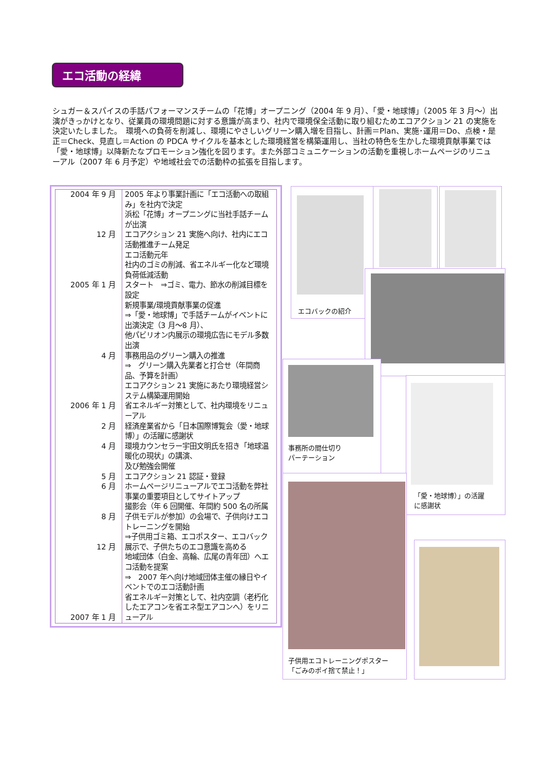エコ活動の経緯
シュガー＆スパイスの手話パフォーマンスチームの「花博」オープニング（2004 年 9 月）、「愛・地球博」（2005 年 3 月～）出演がきっかけとなり、従業員の環境問題に対する意識が高まり、社内で環境保全活動に取り組むためエコアクション 21 の実施を決定いたしました。　環境への負荷を削減し、環境にやさしいグリーン購入増を目指し、計画＝Plan、実施･運用＝Do、点検・是正＝Check、見直し＝Action の PDCA サイクルを基本とした環境経営を構築運用し、当社の特色を生かした環境貢献事業では「愛・地球博」以降新たなプロモーション強化を図ります。また外部コミュニケーションの活動を重視しホームページのリニューアル（2007 年 6 月予定）や地域社会での活動枠の拡張を目指します。
| 2004 年 9 月 12 月 2005 年 1 月 4 月 2006 年 1 月 2 月 4 月 5 月 6 月 8 月 12 月 2007 年 1 月 | 2005 年より事業計画に「エコ活動への取組み」を社内で決定 浜松「花博」オープニングに当社手話チームが出演 エコアクション 21 実施へ向け、社内にエコ活動推進チーム発足 エコ活動元年 社内のゴミの削減、省エネルギー化など環境負荷低減活動 スタート ⇒ゴミ、電力、節水の削減目標を設定 新規事業/環境貢献事業の促進 ⇒「愛・地球博」で手話チームがイベントに出演決定（3 月～8 月）、 他パビリオン内展示の環境広告にモデル多数出演 事務用品のグリーン購入の推進 ⇒ グリーン購入先業者と打合せ（年間商品、予算を計画） エコアクション 21 実施にあたり環境経営システム構築運用開始 省エネルギー対策として、社内環境をリニューアル 経済産業省から「日本国際博覧会（愛・地球博）」の活躍に感謝状 環境カウンセラー宇田文明氏を招き「地球温暖化の現状」の講演、 及び勉強会開催 エコアクション 21 認証・登録 ホームページリニューアルでエコ活動を弊社事業の重要項目としてサイトアップ 撮影会（年 6 回開催、年間約 500 名の所属子供モデルが参加）の会場で、子供向けエコトレーニングを開始 ⇒子供用ゴミ箱、エコポスター、エコバック展示で、子供たちのエコ意識を高める 地域団体（白金、高輪、広尾の青年団）へエコ活動を提案 ⇒ 2007 年へ向け地域団体主催の縁日やイベントでのエコ活動計画 省エネルギー対策として、社内空調（老朽化したエアコンを省エネ型エアコンへ）をリニューアル |
エコバックの紹介
事務所の間仕切り
パーテーション
「愛・地球博）」の活躍
に感謝状
子供用エコトレーニングポスター
「ごみのポイ捨て禁止！」